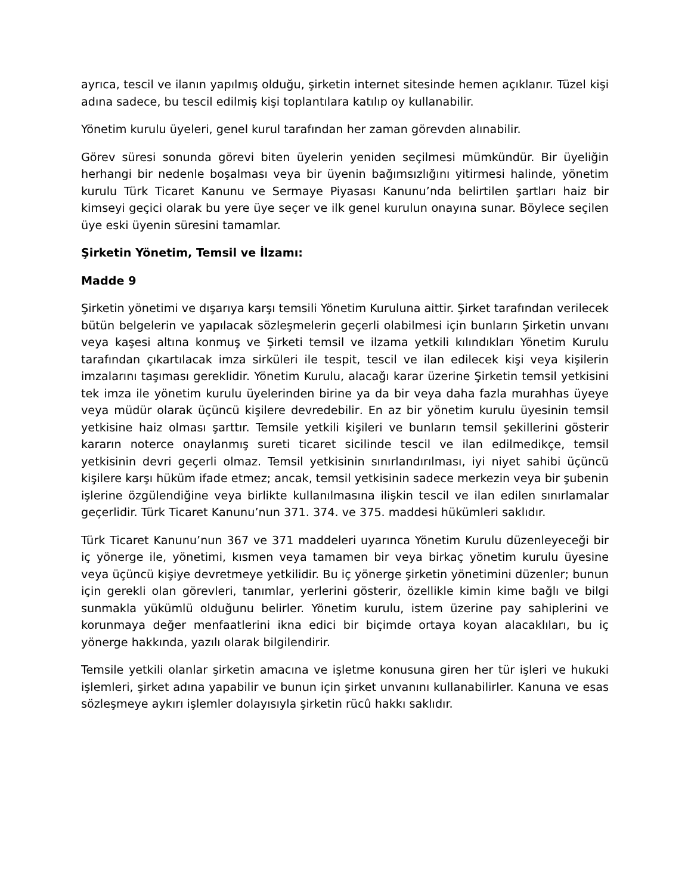ayrıca, tescil ve ilanın yapılmış olduğu, şirketin internet sitesinde hemen açıklanır. Tüzel kişi adına sadece, bu tescil edilmiş kişi toplantılara katılıp oy kullanabilir.
Yönetim kurulu üyeleri, genel kurul tarafından her zaman görevden alınabilir.
Görev süresi sonunda görevi biten üyelerin yeniden seçilmesi mümkündür. Bir üyeliğin herhangi bir nedenle boşalması veya bir üyenin bağımsızlığını yitirmesi halinde, yönetim kurulu Türk Ticaret Kanunu ve Sermaye Piyasası Kanunu’nda belirtilen şartları haiz bir kimseyi geçici olarak bu yere üye seçer ve ilk genel kurulun onayına sunar. Böylece seçilen üye eski üyenin süresini tamamlar.
Şirketin Yönetim, Temsil ve İlzamı:
Madde 9
Şirketin yönetimi ve dışarıya karşı temsili Yönetim Kuruluna aittir. Şirket tarafından verilecek bütün belgelerin ve yapılacak sözleşmelerin geçerli olabilmesi için bunların Şirketin unvanı veya kaşesi altına konmuş ve Şirketi temsil ve ilzama yetkili kılındıkları Yönetim Kurulu tarafından çıkartılacak imza sirküleri ile tespit, tescil ve ilan edilecek kişi veya kişilerin imzalarını taşıması gereklidir. Yönetim Kurulu, alacağı karar üzerine Şirketin temsil yetkisini tek imza ile yönetim kurulu üyelerinden birine ya da bir veya daha fazla murahhas üyeye veya müdür olarak üçüncü kişilere devredebilir. En az bir yönetim kurulu üyesinin temsil yetkisine haiz olması şarttır. Temsile yetkili kişileri ve bunların temsil şekillerini gösterir kararın noterce onaylanmış sureti ticaret sicilinde tescil ve ilan edilmedikçe, temsil yetkisinin devri geçerli olmaz. Temsil yetkisinin sınırlandırılması, iyi niyet sahibi üçüncü kişilere karşı hüküm ifade etmez; ancak, temsil yetkisinin sadece merkezin veya bir şubenin işlerine özgülendiğine veya birlikte kullanılmasına ilişkin tescil ve ilan edilen sınırlamalar geçerlidir. Türk Ticaret Kanunu’nun 371. 374. ve 375. maddesi hükümleri saklıdır.
Türk Ticaret Kanunu’nun 367 ve 371 maddeleri uyarınca Yönetim Kurulu düzenleyeceği bir iç yönerge ile, yönetimi, kısmen veya tamamen bir veya birkaç yönetim kurulu üyesine veya üçüncü kişiye devretmeye yetkilidir. Bu iç yönerge şirketin yönetimini düzenler; bunun için gerekli olan görevleri, tanımlar, yerlerini gösterir, özellikle kimin kime bağlı ve bilgi sunmakla yükümlü olduğunu belirler. Yönetim kurulu, istem üzerine pay sahiplerini ve korunmaya değer menfaatlerini ikna edici bir biçimde ortaya koyan alacaklıları, bu iç yönerge hakkında, yazılı olarak bilgilendirir.
Temsile yetkili olanlar şirketin amacına ve işletme konusuna giren her tür işleri ve hukuki işlemleri, şirket adına yapabilir ve bunun için şirket unvanını kullanabilirler. Kanuna ve esas sözleşmeye aykırı işlemler dolayısıyla şirketin rücû hakkı saklıdır.